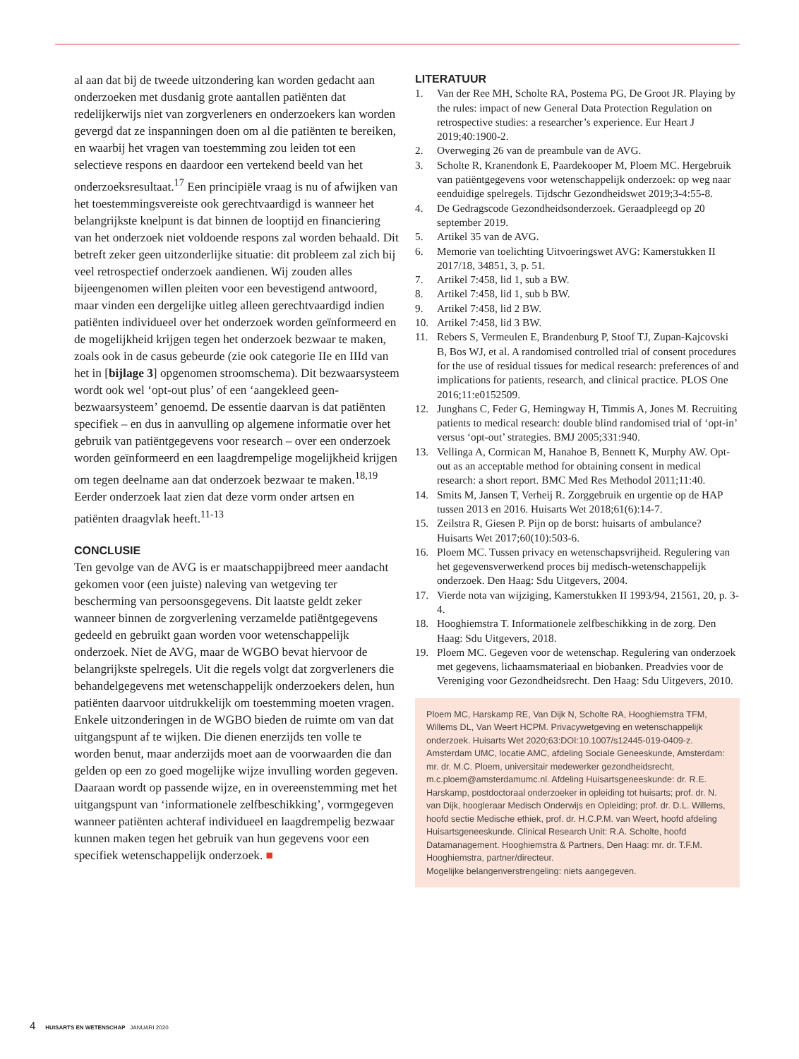al aan dat bij de tweede uitzondering kan worden gedacht aan onderzoeken met dusdanig grote aantallen patiënten dat redelijkerwijs niet van zorgverleners en onderzoekers kan worden gevergd dat ze inspanningen doen om al die patiën­ten te bereiken, en waarbij het vragen van toestemming zou leiden tot een selectieve respons en daardoor een vertekend beeld van het onderzoeksresultaat.<sup>17</sup> Een principiële vraag is nu of afwijken van het toestemmingsvereiste ook gerecht­vaardigd is wanneer het belangrijkste knelpunt is dat binnen de looptijd en financiering van het onderzoek niet voldoende respons zal worden behaald. Dit betreft zeker geen uitzon­derlijke situatie: dit probleem zal zich bij veel retrospectief onderzoek aandienen. Wij zouden alles bijeengenomen willen pleiten voor een bevestigend antwoord, maar vinden een dergelijke uitleg alleen gerechtvaardigd indien patiën­ten individueel over het onderzoek worden geïnformeerd en de mogelijkheid krijgen tegen het onderzoek bezwaar te maken, zoals ook in de casus gebeurde (zie ook categorie IIe en IIId van het in [bijlage 3] opgenomen stroomschema). Dit bezwaarsysteem wordt ook wel ‘opt-out plus’ of een ‘aangekleed geen-bezwaarsysteem’ genoemd. De essentie daarvan is dat patiënten specifiek – en dus in aanvulling op algemene informatie over het gebruik van patiëntgegevens voor research – over een onderzoek worden geïnformeerd en een laagdrempelige mogelijkheid krijgen om tegen deelname aan dat onderzoek bezwaar te maken.<sup>18,19</sup> Eerder onderzoek laat zien dat deze vorm onder artsen en patiënten draagvlak heeft.<sup>11-13</sup>
CONCLUSIE
Ten gevolge van de AVG is er maatschappijbreed meer aan­dacht gekomen voor (een juiste) naleving van wetgeving ter bescherming van persoonsgegevens. Dit laatste geldt zeker wanneer binnen de zorgverlening verzamelde patiëntgege­vens gedeeld en gebruikt gaan worden voor wetenschappelijk onderzoek. Niet de AVG, maar de WGBO bevat hiervoor de belangrijkste spelregels. Uit die regels volgt dat zorgverleners die behandelgegevens met wetenschappelijk onderzoekers delen, hun patiënten daarvoor uitdrukkelijk om toestemming moeten vragen. Enkele uitzonderingen in de WGBO bieden de ruimte om van dat uitgangspunt af te wijken. Die dienen enerzijds ten volle te worden benut, maar anderzijds moet aan de voorwaarden die dan gelden op een zo goed mogelijke wijze invulling worden gegeven. Daaraan wordt op passende wijze, en in overeenstemming met het uitgangspunt van ‘in­formationele zelfbeschikking’, vormgegeven wanneer patiën­ten achteraf individueel en laagdrempelig bezwaar kunnen maken tegen het gebruik van hun gegevens voor een specifiek wetenschappelijk onderzoek. ■
LITERATUUR
1. Van der Ree MH, Scholte RA, Postema PG, De Groot JR. Playing by the rules: impact of new General Data Protection Regulation on retrospective studies: a researcher’s experience. Eur Heart J 2019;40:1900-2.
2. Overweging 26 van de preambule van de AVG.
3. Scholte R, Kranendonk E, Paardekooper M, Ploem MC. Her­gebruik van patiëntgegevens voor wetenschappelijk onderzoek: op weg naar eenduidige spelregels. Tijdschr Gezondheidswet 2019;3-4:55-8.
4. De Gedragscode Gezondheidsonderzoek. Geraadpleegd op 20 september 2019.
5. Artikel 35 van de AVG.
6. Memorie van toelichting Uitvoeringswet AVG: Kamerstukken II 2017/18, 34851, 3, p. 51.
7. Artikel 7:458, lid 1, sub a BW.
8. Artikel 7:458, lid 1, sub b BW.
9. Artikel 7:458, lid 2 BW.
10. Artikel 7:458, lid 3 BW.
11. Rebers S, Vermeulen E, Brandenburg P, Stoof TJ, Zupan-Kajcovski B, Bos WJ, et al. A randomised controlled trial of consent procedures for the use of residual tissues for medical research: preferences of and implications for patients, research, and clinical practice. PLOS One 2016;11:e0152509.
12. Junghans C, Feder G, Hemingway H, Timmis A, Jones M. Re­cruiting patients to medical research: double blind randomised trial of ‘opt-in’ versus ‘opt-out’ strategies. BMJ 2005;331:940.
13. Vellinga A, Cormican M, Hanahoe B, Bennett K, Murphy AW. Opt-out as an acceptable method for obtaining consent in medi­cal research: a short report. BMC Med Res Methodol 2011;11:40.
14. Smits M, Jansen T, Verheij R. Zorggebruik en urgentie op de HAP tussen 2013 en 2016. Huisarts Wet 2018;61(6):14-7.
15. Zeilstra R, Giesen P. Pijn op de borst: huisarts of ambulance? Huisarts Wet 2017;60(10):503-6.
16. Ploem MC. Tussen privacy en wetenschapsvrijheid. Regulering van het gegevensverwerkend proces bij medisch-wetenschappe­lijk onderzoek. Den Haag: Sdu Uitgevers, 2004.
17. Vierde nota van wijziging, Kamerstukken II 1993/94, 21561, 20, p. 3-4.
18. Hooghiemstra T. Informationele zelfbeschikking in de zorg. Den Haag: Sdu Uitgevers, 2018.
19. Ploem MC. Gegeven voor de wetenschap. Regulering van onder­zoek met gegevens, lichaamsmateriaal en biobanken. Preadvies voor de Vereniging voor Gezondheidsrecht. Den Haag: Sdu Uitgevers, 2010.
Ploem MC, Harskamp RE, Van Dijk N, Scholte RA, Hooghiemstra TFM, Willems DL, Van Weert HCPM. Privacywetgeving en wetenschappelijk onderzoek. Huisarts Wet 2020;63:DOI:10.1007/s12445-019-0409-z. Amsterdam UMC, locatie AMC, afdeling Sociale Geneeskunde, Amster­dam: mr. dr. M.C. Ploem, universitair medewerker gezondheidsrecht, m.c.ploem@amsterdamumc.nl. Afdeling Huisartsgeneeskunde: dr. R.E. Harskamp, postdoctoraal onderzoeker in opleiding tot huisarts; prof. dr. N. van Dijk, hoogleraar Medisch Onderwijs en Opleiding; prof. dr. D.L. Willems, hoofd sectie Medische ethiek, prof. dr. H.C.P.M. van Weert, hoofd afdeling Huisartsgeneeskunde. Clinical Research Unit: R.A. Scholte, hoofd Datamanagement. Hooghiemstra & Partners, Den Haag: mr. dr. T.F.M. Hooghiemstra, partner/directeur.
Mogelijke belangenverstrengeling: niets aangegeven.
4 HUISARTS EN WETENSCHAP JANUARI 2020